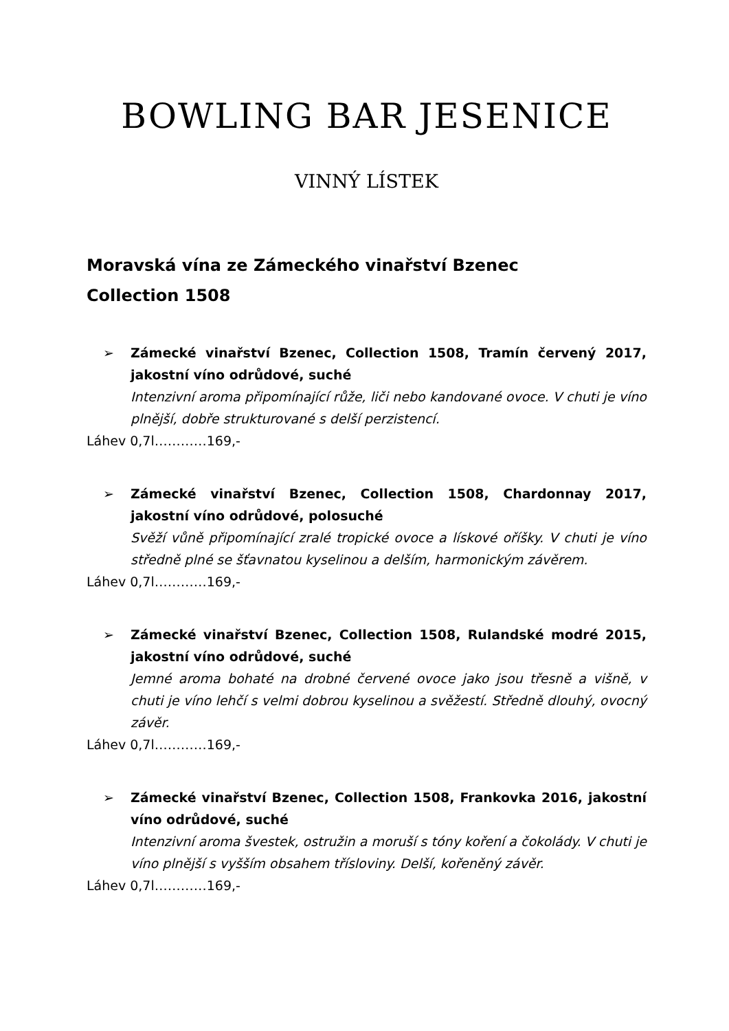BOWLING BAR JESENICE
VINNÝ LÍSTEK
Moravská vína ze Zámeckého vinařství Bzenec
Collection 1508
➢ Zámecké vinařství Bzenec, Collection 1508, Tramín červený 2017, jakostní víno odrůdové, suché
Intenzivní aroma připomínající růže, liči nebo kandované ovoce. V chuti je víno plnější, dobře strukturované s delší perzistencí.
Láhev 0,7l…………169,-
➢ Zámecké vinařství Bzenec, Collection 1508, Chardonnay 2017, jakostní víno odrůdové, polosuché
Svěží vůně připomínající zralé tropické ovoce a lískové oříšky. V chuti je víno středně plné se šťavnatou kyselinou a delším, harmonickým závěrem.
Láhev 0,7l…………169,-
➢ Zámecké vinařství Bzenec, Collection 1508, Rulandské modré 2015, jakostní víno odrůdové, suché
Jemné aroma bohaté na drobné červené ovoce jako jsou třesně a višně, v chuti je víno lehčí s velmi dobrou kyselinou a svěžestí. Středně dlouhý, ovocný závěr.
Láhev 0,7l…………169,-
➢ Zámecké vinařství Bzenec, Collection 1508, Frankovka 2016, jakostní víno odrůdové, suché
Intenzivní aroma švestek, ostružin a moruší s tóny koření a čokolády. V chuti je víno plnější s vyšším obsahem třísloviny. Delší, kořeněný závěr.
Láhev 0,7l…………169,-